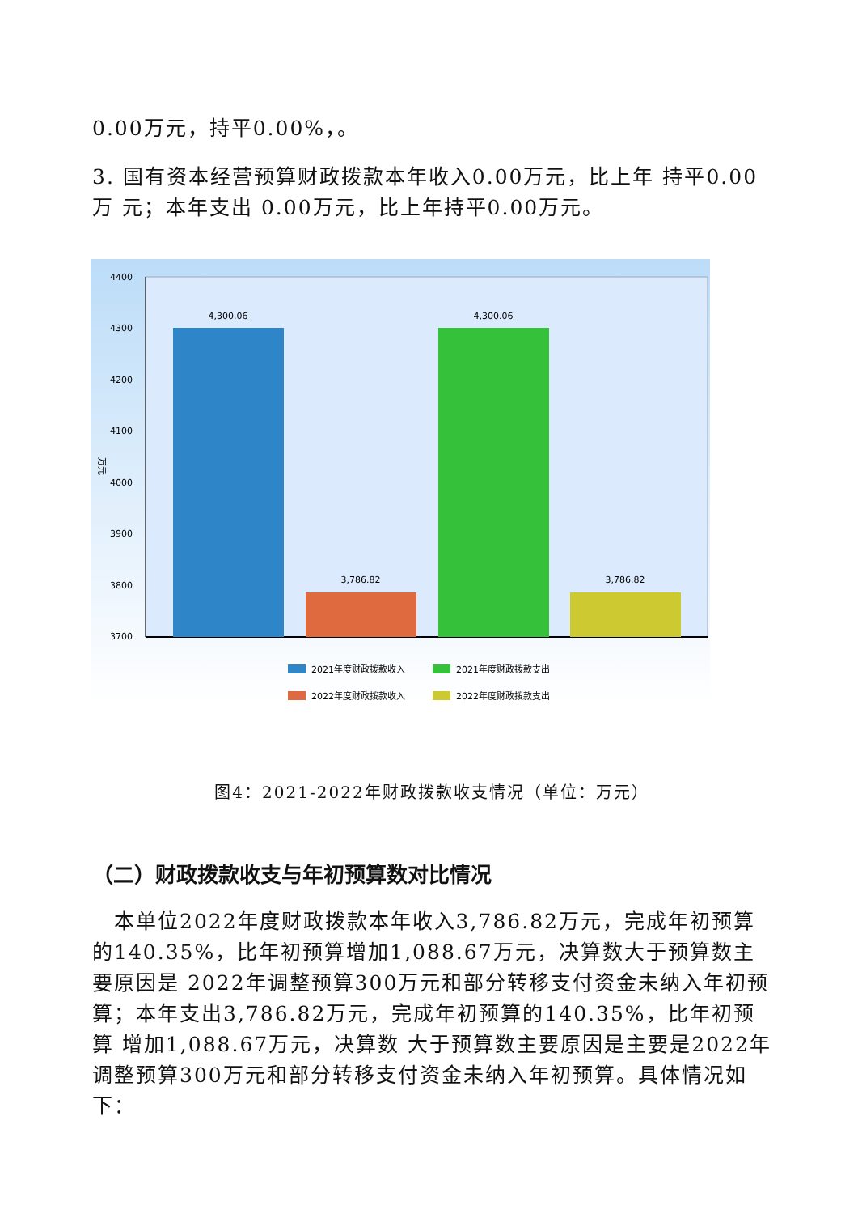0.00万元，持平0.00%，。
3. 国有资本经营预算财政拨款本年收入0.00万元，比上年 持平0.00万 元；本年支出 0.00万元，比上年持平0.00万元。
4400
4300
4200
4100
4000
3900
3800
3700
万元
4,300.06
3,786.82
4,300.06
3,786.82
2021年度财政拨款收入
2021年度财政拨款支出
2022年度财政拨款收入
2022年度财政拨款支出
图4：2021-2022年财政拨款收支情况（单位：万元）
（二）财政拨款收支与年初预算数对比情况
　本单位2022年度财政拨款本年收入3,786.82万元，完成年初预算的140.35%，比年初预算增加1,088.67万元，决算数大于预算数主要原因是 2022年调整预算300万元和部分转移支付资金未纳入年初预算；本年支出3,786.82万元，完成年初预算的140.35%，比年初预算 增加1,088.67万元，决算数 大于预算数主要原因是主要是2022年调整预算300万元和部分转移支付资金未纳入年初预算。具体情况如下：